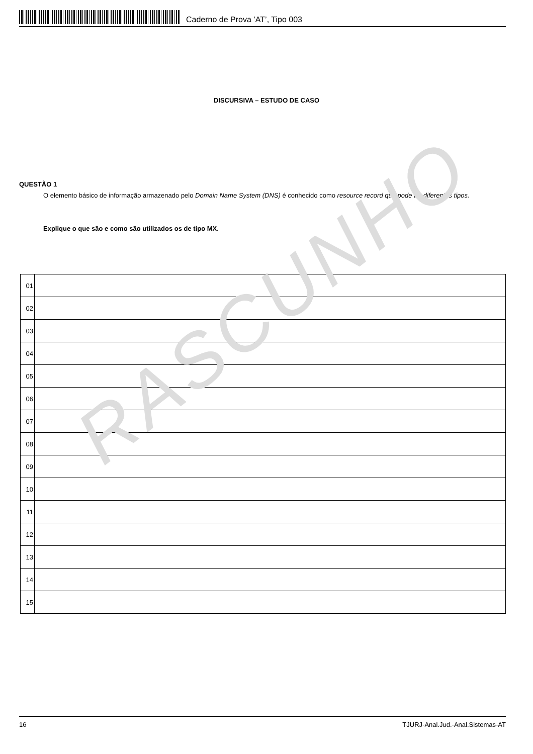Caderno de Prova ’AT’, Tipo 003
DISCURSIVA – ESTUDO DE CASO
QUESTÃO 1
O elemento básico de informação armazenado pelo Domain Name System (DNS) é conhecido como resource record que pode ter diferentes tipos.
Explique o que são e como são utilizados os de tipo MX.
| 01 | |
| 02 | |
| 03 | |
| 04 | |
| 05 | |
| 06 | |
| 07 | |
| 08 | |
| 09 | |
| 10 | |
| 11 | |
| 12 | |
| 13 | |
| 14 | |
| 15 | |
RASCUNHO
16 TJURJ-Anal.Jud.-Anal.Sistemas-AT